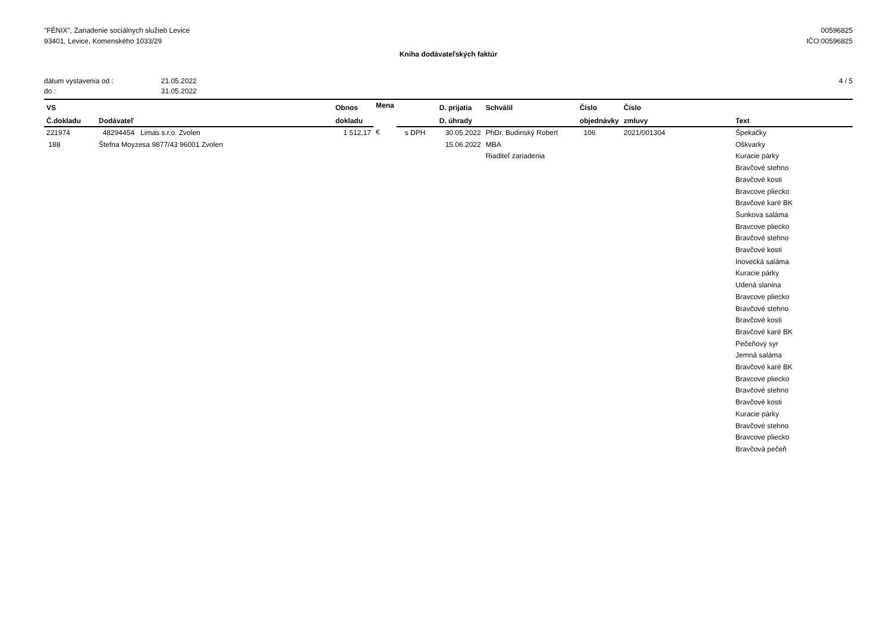"FÉNIX", Zariadenie sociálnych služieb Levice
93401, Levice, Komenského 1033/29
00596825
IČO:00596825
Kniha dodávateľských faktúr
| dátum vystavenia od : | 21.05.2022 |
| do : | 31.05.2022 |
4 / 5
| VS | | Obnos | Mena | | D. prijatia | Schválil | Číslo | Číslo | |
| --- | --- | --- | --- | --- | --- | --- | --- | --- | --- |
| Č.dokladu | Dodávateľ | dokladu | | | D. úhrady | | objednávky | zmluvy | Text |
| 221974 188 | 48294454 Limas s.r.o. Zvolen Štefna Moyzesa 9877/43 96001 Zvolen | 1 512,17 | € | s DPH | 30.05.2022 15.06.2022 | PhDr. Budinský Robert MBA Riaditeľ zariadenia | 106 | 2021/001304 | Špekačky Oškvarky Kuracie párky Bravčové stehno Bravčové kosti Bravcove pliecko Bravčové karé BK Šunkova saláma Bravcove pliecko Bravčové stehno Bravčové kosti Inovecká saláma Kuracie párky Udená slanina Bravcove pliecko Bravčové stehno Bravčové kosti Bravčové karé BK Pečeňový syr Jemná saláma Bravčové karé BK Bravcove pliecko Bravčové stehno Bravčové kosti Kuracie párky Bravčové stehno Bravcove pliecko Bravčová pečeň |